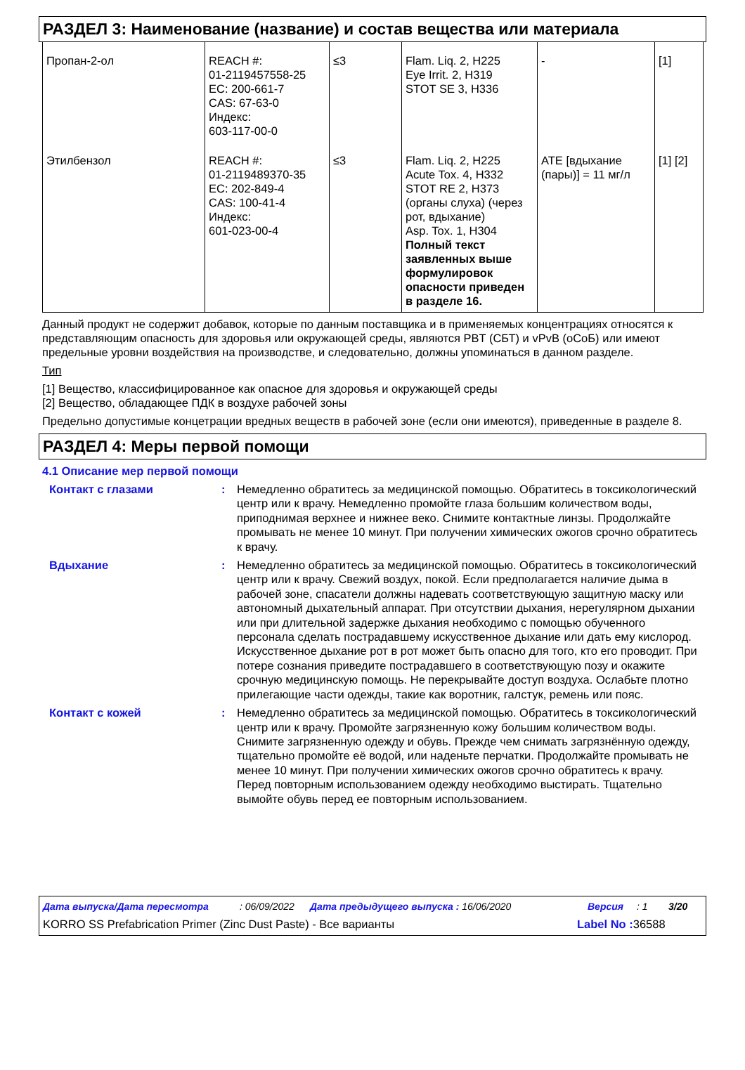РАЗДЕЛ 3: Наименование (название) и состав вещества или материала
| Пропан-2-ол | REACH #: 01-2119457558-25 EC: 200-661-7 CAS: 67-63-0 Индекс: 603-117-00-0 | ≤3 | Flam. Liq. 2, H225 Eye Irrit. 2, H319 STOT SE 3, H336 | - | [1] |
| Этилбензол | REACH #: 01-2119489370-35 EC: 202-849-4 CAS: 100-41-4 Индекс: 601-023-00-4 | ≤3 | Flam. Liq. 2, H225 Acute Tox. 4, H332 STOT RE 2, H373 (органы слуха) (через рот, вдыхание) Asp. Tox. 1, H304 Полный текст заявленных выше формулировок опасности приведен в разделе 16. | ATE [вдыхание (пары)] = 11 мг/л | [1] [2] |
Данный продукт не содержит добавок, которые по данным поставщика и в применяемых концентрациях относятся к представляющим опасность для здоровья или окружающей среды, являются PBT (СБТ) и vPvB (оСоБ) или имеют предельные уровни воздействия на производстве, и следовательно, должны упоминаться в данном разделе.
Тип
[1] Вещество, классифицированное как опасное для здоровья и окружающей среды
[2] Вещество, обладающее ПДК в воздухе рабочей зоны
Предельно допустимые концетрации вредных веществ в рабочей зоне (если они имеются), приведенные в разделе 8.
РАЗДЕЛ 4: Меры первой помощи
4.1 Описание мер первой помощи
Контакт с глазами : Немедленно обратитесь за медицинской помощью. Обратитесь в токсикологический центр или к врачу. Немедленно промойте глаза большим количеством воды, приподнимая верхнее и нижнее веко. Снимите контактные линзы. Продолжайте промывать не менее 10 минут. При получении химических ожогов срочно обратитесь к врачу.
Вдыхание : Немедленно обратитесь за медицинской помощью. Обратитесь в токсикологический центр или к врачу. Свежий воздух, покой. Если предполагается наличие дыма в рабочей зоне, спасатели должны надевать соответствующую защитную маску или автономный дыхательный аппарат. При отсутствии дыхания, нерегулярном дыхании или при длительной задержке дыхания необходимо с помощью обученного персонала сделать пострадавшему искусственное дыхание или дать ему кислород. Искусственное дыхание рот в рот может быть опасно для того, кто его проводит. При потере сознания приведите пострадавшего в соответствующую позу и окажите срочную медицинскую помощь. Не перекрывайте доступ воздуха. Ослабьте плотно прилегающие части одежды, такие как воротник, галстук, ремень или пояс.
Контакт с кожей : Немедленно обратитесь за медицинской помощью. Обратитесь в токсикологический центр или к врачу. Промойте загрязненную кожу большим количеством воды. Снимите загрязненную одежду и обувь. Прежде чем снимать загрязнённую одежду, тщательно промойте её водой, или наденьте перчатки. Продолжайте промывать не менее 10 минут. При получении химических ожогов срочно обратитесь к врачу. Перед повторным использованием одежду необходимо выстирать. Тщательно вымойте обувь перед ее повторным использованием.
Дата выпуска/Дата пересмотра: 06/09/2022 Дата предыдущего выпуска : 16/06/2020 Версия: 1 3/20
KORRO SS Prefabrication Primer (Zinc Dust Paste) - Все варианты Label No : 36588